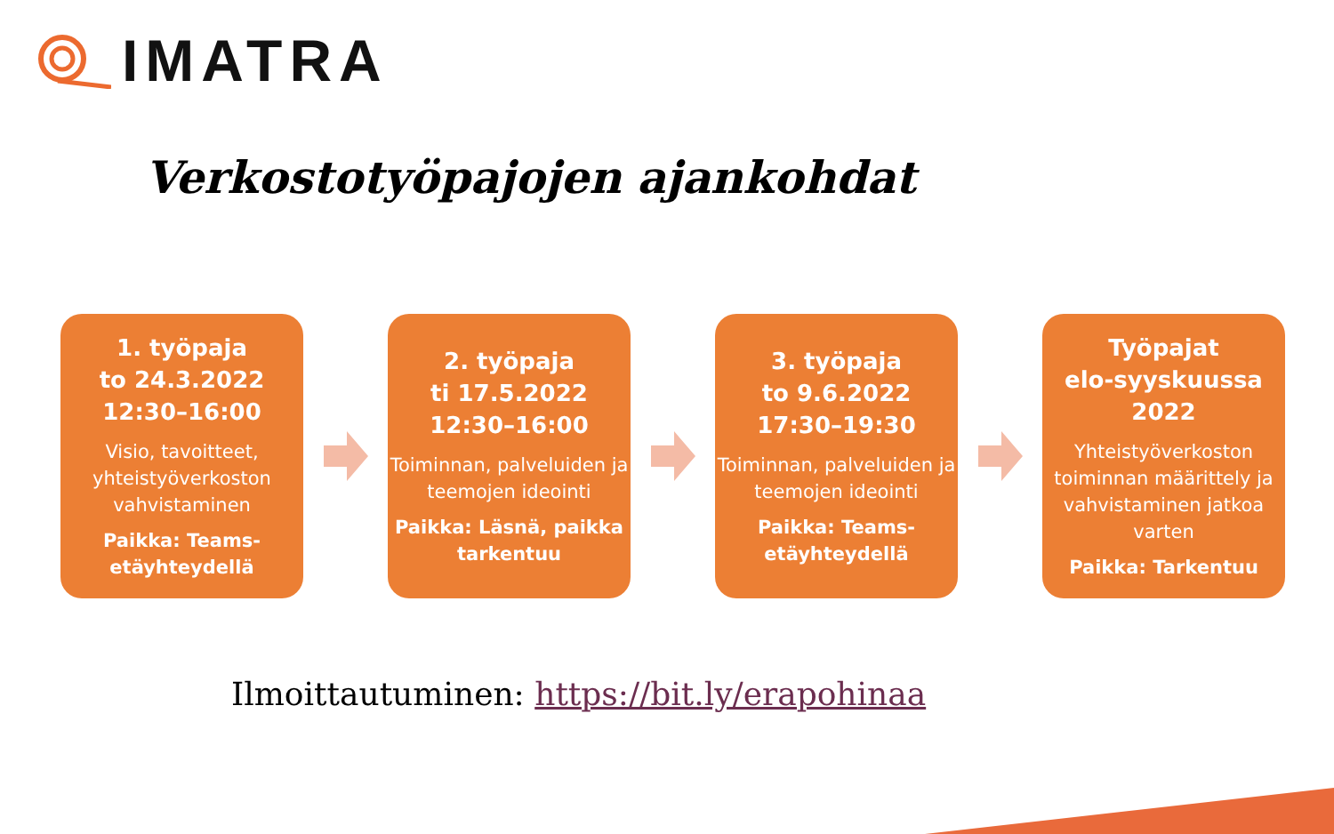IMATRA
Verkostotyöpajojen ajankohdat
1. työpaja
to 24.3.2022
12:30–16:00
Visio, tavoitteet, yhteistyöverkoston vahvistaminen
Paikka: Teams-etäyhteydellä
2. työpaja
ti 17.5.2022
12:30–16:00
Toiminnan, palveluiden ja teemojen ideointi
Paikka: Läsnä, paikka tarkentuu
3. työpaja
to 9.6.2022
17:30–19:30
Toiminnan, palveluiden ja teemojen ideointi
Paikka: Teams-etäyhteydellä
Työpajat
elo-syyskuussa
2022
Yhteistyöverkoston toiminnan määrittely ja vahvistaminen jatkoa varten
Paikka: Tarkentuu
Ilmoittautuminen: https://bit.ly/erapohinaa